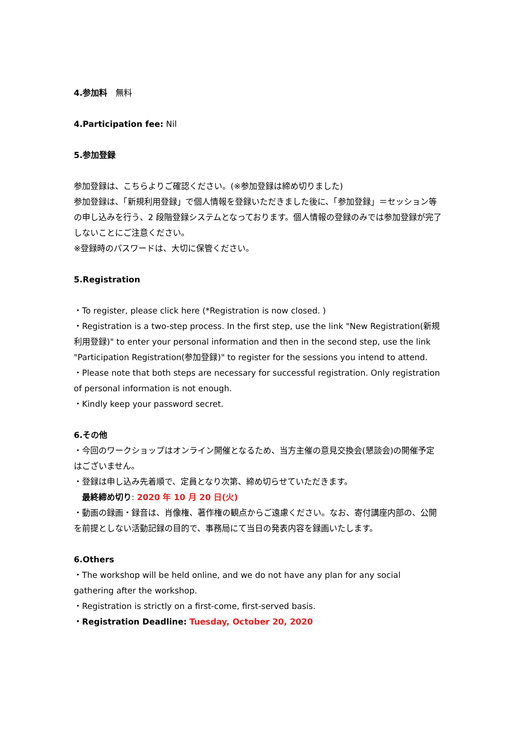4.参加料　無料
4.Participation fee: Nil
5.参加登録
参加登録は、こちらよりご確認ください。(※参加登録は締め切りました)
参加登録は、「新規利用登録」で個人情報を登録いただきました後に、「参加登録」＝セッション等の申し込みを行う、2 段階登録システムとなっております。個人情報の登録のみでは参加登録が完了しないことにご注意ください。
※登録時のパスワードは、大切に保管ください。
5.Registration
・To register, please click here (*Registration is now closed. )
・Registration is a two-step process. In the first step, use the link "New Registration(新規利用登録)" to enter your personal information and then in the second step, use the link "Participation Registration(参加登録)" to register for the sessions you intend to attend.
・Please note that both steps are necessary for successful registration. Only registration of personal information is not enough.
・Kindly keep your password secret.
6.その他
・今回のワークショップはオンライン開催となるため、当方主催の意見交換会(懇談会)の開催予定はございません。
・登録は申し込み先着順で、定員となり次第、締め切らせていただきます。
　最終締め切り: 2020 年 10 月 20 日(火)
・動画の録画・録音は、肖像権、著作権の観点からご遠慮ください。なお、寄付講座内部の、公開を前提としない活動記録の目的で、事務局にて当日の発表内容を録画いたします。
6.Others
・The workshop will be held online, and we do not have any plan for any social gathering after the workshop.
・Registration is strictly on a first-come, first-served basis.
・Registration Deadline: Tuesday, October 20, 2020